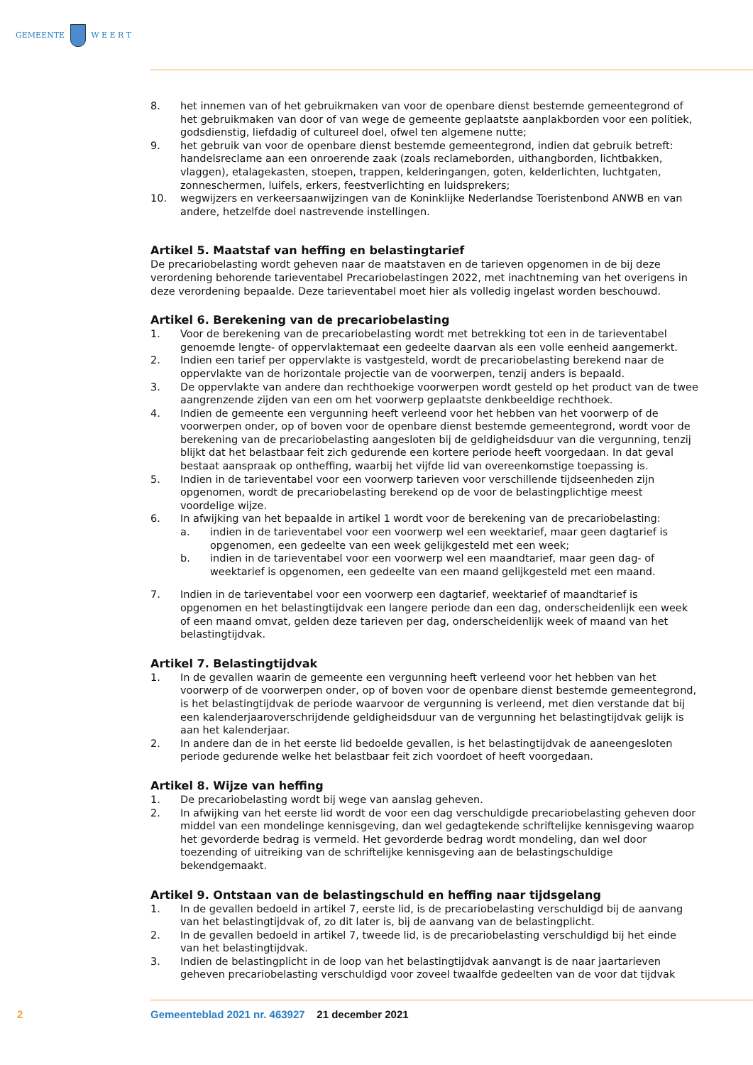GEMEENTE W E E R T
8. het innemen van of het gebruikmaken van voor de openbare dienst bestemde gemeentegrond of het gebruikmaken van door of van wege de gemeente geplaatste aanplakborden voor een politiek, godsdienstig, liefdadig of cultureel doel, ofwel ten algemene nutte;
9. het gebruik van voor de openbare dienst bestemde gemeentegrond, indien dat gebruik betreft: handelsreclame aan een onroerende zaak (zoals reclameborden, uithangborden, lichtbakken, vlaggen), etalagekasten, stoepen, trappen, kelderingangen, goten, kelderlichten, luchtgaten, zonneschermen, luifels, erkers, feestverlichting en luidsprekers;
10. wegwijzers en verkeersaanwijzingen van de Koninklijke Nederlandse Toeristenbond ANWB en van andere, hetzelfde doel nastrevende instellingen.
Artikel 5. Maatstaf van heffing en belastingtarief
De precariobelasting wordt geheven naar de maatstaven en de tarieven opgenomen in de bij deze verordening behorende tarieventabel Precariobelastingen 2022, met inachtneming van het overigens in deze verordening bepaalde. Deze tarieventabel moet hier als volledig ingelast worden beschouwd.
Artikel 6. Berekening van de precariobelasting
1. Voor de berekening van de precariobelasting wordt met betrekking tot een in de tarieventabel genoemde lengte- of oppervlaktemaat een gedeelte daarvan als een volle eenheid aangemerkt.
2. Indien een tarief per oppervlakte is vastgesteld, wordt de precariobelasting berekend naar de oppervlakte van de horizontale projectie van de voorwerpen, tenzij anders is bepaald.
3. De oppervlakte van andere dan rechthoekige voorwerpen wordt gesteld op het product van de twee aangrenzende zijden van een om het voorwerp geplaatste denkbeeldige rechthoek.
4. Indien de gemeente een vergunning heeft verleend voor het hebben van het voorwerp of de voorwerpen onder, op of boven voor de openbare dienst bestemde gemeentegrond, wordt voor de berekening van de precariobelasting aangesloten bij de geldigheidsduur van die vergunning, tenzij blijkt dat het belastbaar feit zich gedurende een kortere periode heeft voorgedaan. In dat geval bestaat aanspraak op ontheffing, waarbij het vijfde lid van overeenkomstige toepassing is.
5. Indien in de tarieventabel voor een voorwerp tarieven voor verschillende tijdseenheden zijn opgenomen, wordt de precariobelasting berekend op de voor de belastingplichtige meest voordelige wijze.
6. In afwijking van het bepaalde in artikel 1 wordt voor de berekening van de precariobelasting:
a. indien in de tarieventabel voor een voorwerp wel een weektarief, maar geen dagtarief is opgenomen, een gedeelte van een week gelijkgesteld met een week;
b. indien in de tarieventabel voor een voorwerp wel een maandtarief, maar geen dag- of weektarief is opgenomen, een gedeelte van een maand gelijkgesteld met een maand.
7. Indien in de tarieventabel voor een voorwerp een dagtarief, weektarief of maandtarief is opgenomen en het belastingtijdvak een langere periode dan een dag, onderscheidenlijk een week of een maand omvat, gelden deze tarieven per dag, onderscheidenlijk week of maand van het belastingtijdvak.
Artikel 7. Belastingtijdvak
1. In de gevallen waarin de gemeente een vergunning heeft verleend voor het hebben van het voorwerp of de voorwerpen onder, op of boven voor de openbare dienst bestemde gemeentegrond, is het belastingtijdvak de periode waarvoor de vergunning is verleend, met dien verstande dat bij een kalenderjaaroverschrijdende geldigheidsduur van de vergunning het belastingtijdvak gelijk is aan het kalenderjaar.
2. In andere dan de in het eerste lid bedoelde gevallen, is het belastingtijdvak de aaneengesloten periode gedurende welke het belastbaar feit zich voordoet of heeft voorgedaan.
Artikel 8. Wijze van heffing
1. De precariobelasting wordt bij wege van aanslag geheven.
2. In afwijking van het eerste lid wordt de voor een dag verschuldigde precariobelasting geheven door middel van een mondelinge kennisgeving, dan wel gedagtekende schriftelijke kennisgeving waarop het gevorderde bedrag is vermeld. Het gevorderde bedrag wordt mondeling, dan wel door toezending of uitreiking van de schriftelijke kennisgeving aan de belastingschuldige bekendgemaakt.
Artikel 9. Ontstaan van de belastingschuld en heffing naar tijdsgelang
1. In de gevallen bedoeld in artikel 7, eerste lid, is de precariobelasting verschuldigd bij de aanvang van het belastingtijdvak of, zo dit later is, bij de aanvang van de belastingplicht.
2. In de gevallen bedoeld in artikel 7, tweede lid, is de precariobelasting verschuldigd bij het einde van het belastingtijdvak.
3. Indien de belastingplicht in de loop van het belastingtijdvak aanvangt is de naar jaartarieven geheven precariobelasting verschuldigd voor zoveel twaalfde gedeelten van de voor dat tijdvak
2 Gemeenteblad 2021 nr. 463927 21 december 2021